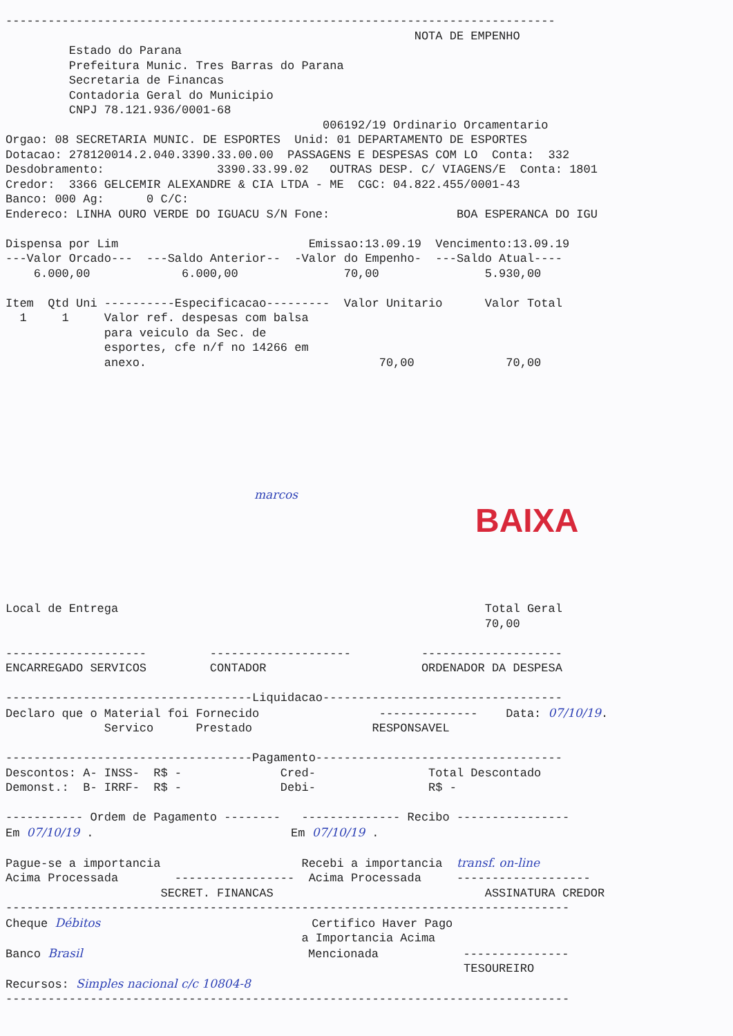------------------------------------------------------------------------------
                                                          NOTA DE EMPENHO
         Estado do Parana
         Prefeitura Munic. Tres Barras do Parana
         Secretaria de Financas
         Contadoria Geral do Municipio
         CNPJ 78.121.936/0001-68
                                             006192/19 Ordinario Orcamentario
Orgao: 08 SECRETARIA MUNIC. DE ESPORTES  Unid: 01 DEPARTAMENTO DE ESPORTES
Dotacao: 278120014.2.040.3390.33.00.00  PASSAGENS E DESPESAS COM LO  Conta:  332
Desdobramento:                3390.33.99.02   OUTRAS DESP. C/ VIAGENS/E  Conta: 1801
Credor:  3366 GELCEMIR ALEXANDRE & CIA LTDA - ME  CGC: 04.822.455/0001-43
Banco: 000 Ag:      0 C/C:
Endereco: LINHA OURO VERDE DO IGUACU S/N Fone:                  BOA ESPERANCA DO IGU

Dispensa por Lim                           Emissao:13.09.19  Vencimento:13.09.19
---Valor Orcado---  ---Saldo Anterior--  -Valor do Empenho-  ---Saldo Atual----
    6.000,00             6.000,00               70,00               5.930,00

Item  Qtd Uni ----------Especificacao---------  Valor Unitario      Valor Total
  1     1     Valor ref. despesas com balsa
              para veiculo da Sec. de
              esportes, cfe n/f no 14266 em
              anexo.                                 70,00             70,00
marcos
BAIXA
Local de Entrega                                                    Total Geral
                                                                    70,00

--------------------         --------------------          --------------------
ENCARREGADO SERVICOS         CONTADOR                      ORDENADOR DA DESPESA

-----------------------------------Liquidacao----------------------------------
Declaro que o Material foi Fornecido                 --------------    Data: 07/10/19.
              Servico      Prestado                 RESPONSAVEL

-----------------------------------Pagamento-----------------------------------
Descontos: A- INSS-  R$ -              Cred-                Total Descontado
Demonst.:  B- IRRF-  R$ -              Debi-                R$ -

----------- Ordem de Pagamento --------   -------------- Recibo ----------------
Em 07/10/19 .                            Em 07/10/19 .

Pague-se a importancia                    Recebi a importancia  transf. on-line
Acima Processada        -----------------  Acima Processada     -------------------
                      SECRET. FINANCAS                              ASSINATURA CREDOR
--------------------------------------------------------------------------------
Cheque Débitos                              Certifico Haver Pago
                                          a Importancia Acima
Banco Brasil                                Mencionada            ---------------
                                                                 TESOUREIRO
Recursos: Simples nacional c/c 10804-8
--------------------------------------------------------------------------------